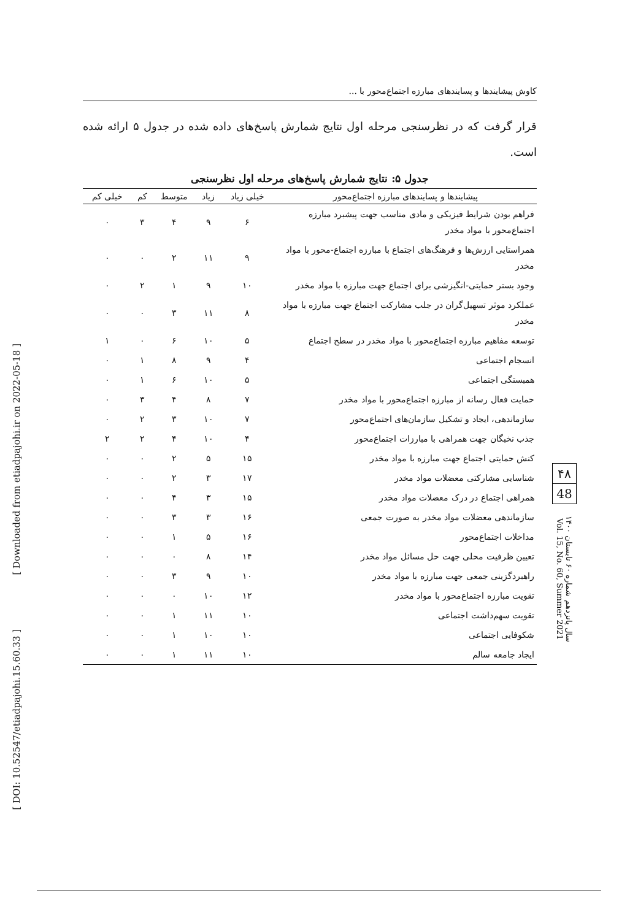[ Downloaded from etiadpajohi.ir on 2022-05-18 ]
[ DOI: 10.52547/etiadpajohi.15.60.33 ]
کاوش پیشایندها و پسایندهای مبارزه اجتماع‌محور با ...
قرار گرفت که در نظرسنجی مرحله اول نتایج شمارش پاسخ‌های داده شده در جدول ۵ ارائه شده است.
جدول ۵: نتایج شمارش پاسخ‌های مرحله اول نظرسنجی
| پیشایندها و پسایندهای مبارزه اجتماع‌محور | خیلی زیاد | زیاد | متوسط | کم | خیلی کم |
| --- | --- | --- | --- | --- | --- |
| فراهم بودن شرایط فیزیکی و مادی مناسب جهت پیشبرد مبارزه اجتماع‌محور با مواد مخدر | ۶ | ۹ | ۴ | ۳ | ۰ |
| همراستایی ارزش‌ها و فرهنگ‌های اجتماع با مبارزه اجتماع‌-محور با مواد مخدر | ۹ | ۱۱ | ۲ | ۰ | ۰ |
| وجود بستر حمایتی-انگیزشی برای اجتماع جهت مبارزه با مواد مخدر | ۱۰ | ۹ | ۱ | ۲ | ۰ |
| عملکرد موثر تسهیل‌گران در جلب مشارکت اجتماع جهت مبارزه با مواد مخدر | ۸ | ۱۱ | ۳ | ۰ | ۰ |
| توسعه مفاهیم مبارزه اجتماع‌محور با مواد مخدر در سطح اجتماع | ۵ | ۱۰ | ۶ | ۰ | ۱ |
| انسجام اجتماعی | ۴ | ۹ | ۸ | ۱ | ۰ |
| همبستگی اجتماعی | ۵ | ۱۰ | ۶ | ۱ | ۰ |
| حمایت فعال رسانه از مبارزه اجتماع‌محور با مواد مخدر | ۷ | ۸ | ۴ | ۳ | ۰ |
| سازماندهی، ایجاد و تشکیل سازمان‌های اجتماع‌محور | ۷ | ۱۰ | ۳ | ۲ | ۰ |
| جذب نخبگان جهت همراهی با مبارزات اجتماع‌محور | ۴ | ۱۰ | ۴ | ۲ | ۲ |
| کنش حمایتی اجتماع جهت مبارزه با مواد مخدر | ۱۵ | ۵ | ۲ | ۰ | ۰ |
| شناسایی مشارکتی معضلات مواد مخدر | ۱۷ | ۳ | ۲ | ۰ | ۰ |
| همراهی اجتماع در درک معضلات مواد مخدر | ۱۵ | ۳ | ۴ | ۰ | ۰ |
| سازماندهی معضلات مواد مخدر به صورت جمعی | ۱۶ | ۳ | ۳ | ۰ | ۰ |
| مداخلات اجتماع‌محور | ۱۶ | ۵ | ۱ | ۰ | ۰ |
| تعیین ظرفیت محلی جهت حل مسائل مواد مخدر | ۱۴ | ۸ | ۰ | ۰ | ۰ |
| راهبردگزینی جمعی جهت مبارزه با مواد مخدر | ۱۰ | ۹ | ۳ | ۰ | ۰ |
| تقویت مبارزه اجتماع‌محور با مواد مخدر | ۱۲ | ۱۰ | ۰ | ۰ | ۰ |
| تقویت سهم‌داشت اجتماعی | ۱۰ | ۱۱ | ۱ | ۰ | ۰ |
| شکوفایی اجتماعی | ۱۰ | ۱۰ | ۱ | ۰ | ۰ |
| ایجاد جامعه سالم | ۱۰ | ۱۱ | ۱ | ۰ | ۰ |
۴۸
48
سال پانزدهم شماره ۶۰ تابستان ۱۴۰۰ Vol. 15, No. 60, Summer 2021